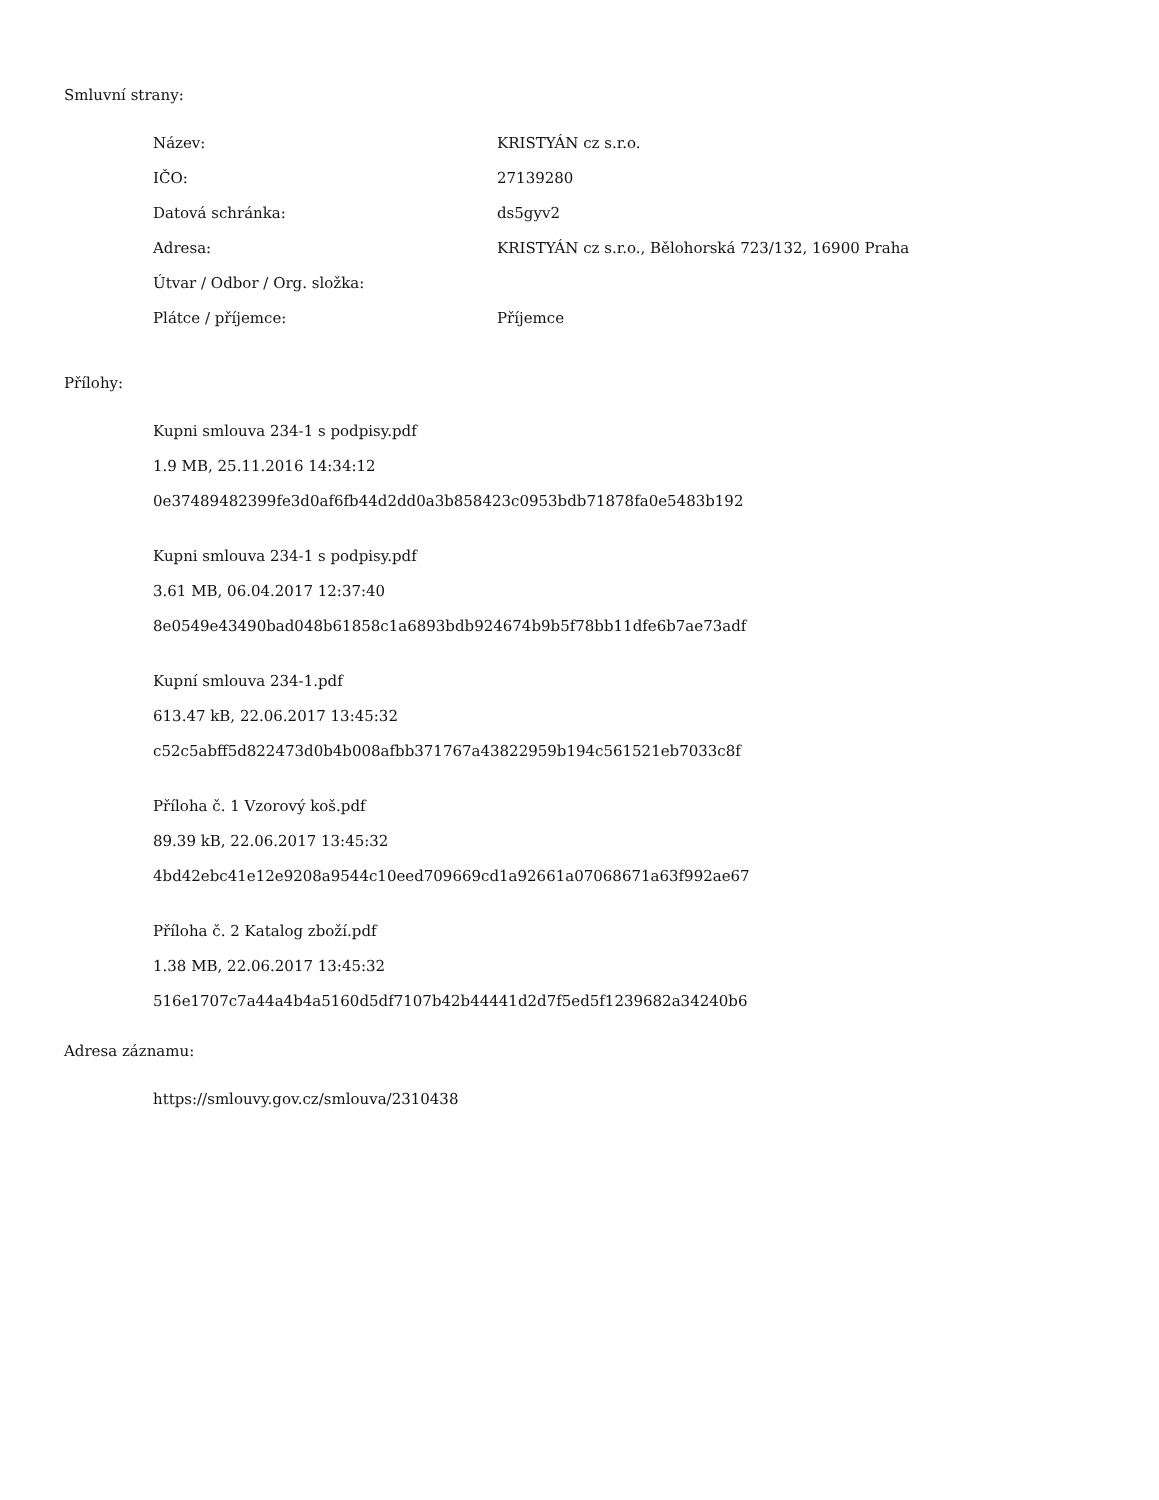Smluvní strany:
| Název: | KRISTYÁN cz s.r.o. |
| IČO: | 27139280 |
| Datová schránka: | ds5gyv2 |
| Adresa: | KRISTYÁN cz s.r.o., Bělohorská 723/132, 16900 Praha |
| Útvar / Odbor / Org. složka: | |
| Plátce / příjemce: | Příjemce |
Přílohy:
Kupni smlouva 234-1 s podpisy.pdf
1.9 MB, 25.11.2016 14:34:12
0e37489482399fe3d0af6fb44d2dd0a3b858423c0953bdb71878fa0e5483b192
Kupni smlouva 234-1 s podpisy.pdf
3.61 MB, 06.04.2017 12:37:40
8e0549e43490bad048b61858c1a6893bdb924674b9b5f78bb11dfe6b7ae73adf
Kupní smlouva 234-1.pdf
613.47 kB, 22.06.2017 13:45:32
c52c5abff5d822473d0b4b008afbb371767a43822959b194c561521eb7033c8f
Příloha č. 1 Vzorový koš.pdf
89.39 kB, 22.06.2017 13:45:32
4bd42ebc41e12e9208a9544c10eed709669cd1a92661a07068671a63f992ae67
Příloha č. 2 Katalog zboží.pdf
1.38 MB, 22.06.2017 13:45:32
516e1707c7a44a4b4a5160d5df7107b42b44441d2d7f5ed5f1239682a34240b6
Adresa záznamu:
https://smlouvy.gov.cz/smlouva/2310438